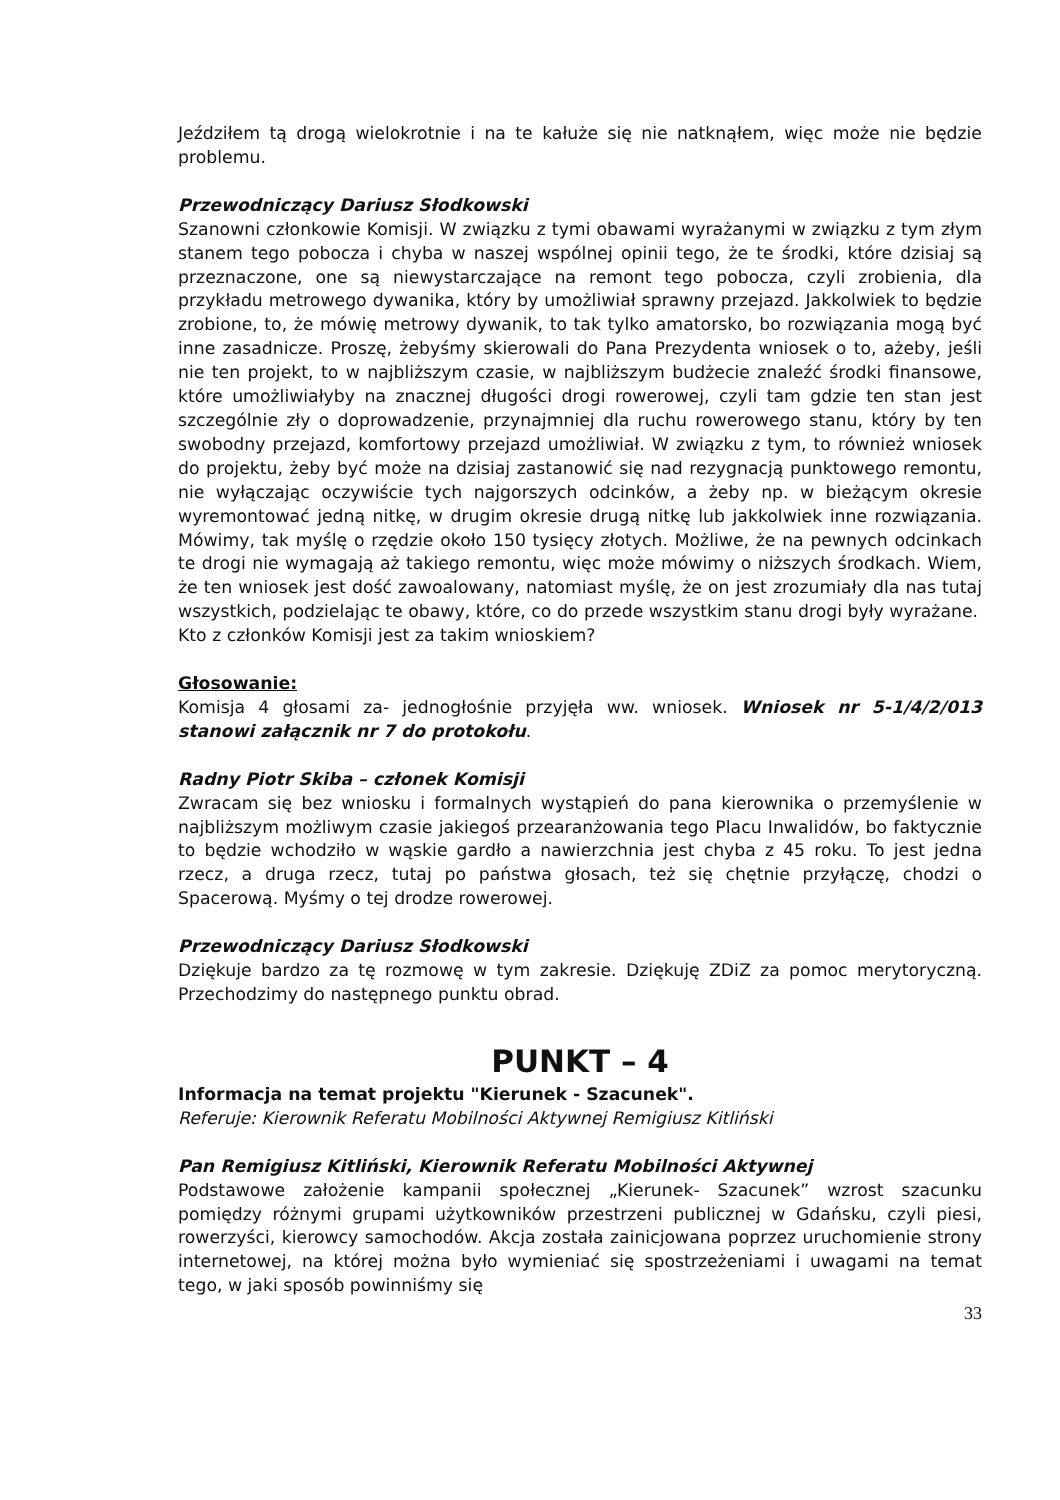Jeździłem tą drogą wielokrotnie i na te kałuże się nie natknąłem, więc może nie będzie problemu.
Przewodniczący Dariusz Słodkowski
Szanowni członkowie Komisji. W związku z tymi obawami wyrażanymi w związku z tym złym stanem tego pobocza i chyba w naszej wspólnej opinii tego, że te środki, które dzisiaj są przeznaczone, one są niewystarczające na remont tego pobocza, czyli zrobienia, dla przykładu metrowego dywanika, który by umożliwiał sprawny przejazd. Jakkolwiek to będzie zrobione, to, że mówię metrowy dywanik, to tak tylko amatorsko, bo rozwiązania mogą być inne zasadnicze. Proszę, żebyśmy skierowali do Pana Prezydenta wniosek o to, ażeby, jeśli nie ten projekt, to w najbliższym czasie, w najbliższym budżecie znaleźć środki finansowe, które umożliwiałyby na znacznej długości drogi rowerowej, czyli tam gdzie ten stan jest szczególnie zły o doprowadzenie, przynajmniej dla ruchu rowerowego stanu, który by ten swobodny przejazd, komfortowy przejazd umożliwiał. W związku z tym, to również wniosek do projektu, żeby być może na dzisiaj zastanowić się nad rezygnacją punktowego remontu, nie wyłączając oczywiście tych najgorszych odcinków, a żeby np. w bieżącym okresie wyremontować jedną nitkę, w drugim okresie drugą nitkę lub jakkolwiek inne rozwiązania. Mówimy, tak myślę o rzędzie około 150 tysięcy złotych. Możliwe, że na pewnych odcinkach te drogi nie wymagają aż takiego remontu, więc może mówimy o niższych środkach. Wiem, że ten wniosek jest dość zawoalowany, natomiast myślę, że on jest zrozumiały dla nas tutaj wszystkich, podzielając te obawy, które, co do przede wszystkim stanu drogi były wyrażane.
Kto z członków Komisji jest za takim wnioskiem?
Głosowanie:
Komisja 4 głosami za- jednogłośnie przyjęła ww. wniosek. Wniosek nr 5-1/4/2/013 stanowi załącznik nr 7 do protokołu.
Radny Piotr Skiba – członek Komisji
Zwracam się bez wniosku i formalnych wystąpień do pana kierownika o przemyślenie w najbliższym możliwym czasie jakiegoś przearanżowania tego Placu Inwalidów, bo faktycznie to będzie wchodziło w wąskie gardło a nawierzchnia jest chyba z 45 roku. To jest jedna rzecz, a druga rzecz, tutaj po państwa głosach, też się chętnie przyłączę, chodzi o Spacerową. Myśmy o tej drodze rowerowej.
Przewodniczący Dariusz Słodkowski
Dziękuje bardzo za tę rozmowę w tym zakresie. Dziękuję ZDiZ za pomoc merytoryczną. Przechodzimy do następnego punktu obrad.
PUNKT – 4
Informacja na temat projektu "Kierunek - Szacunek".
Referuje: Kierownik Referatu Mobilności Aktywnej Remigiusz Kitliński
Pan Remigiusz Kitliński, Kierownik Referatu Mobilności Aktywnej
Podstawowe założenie kampanii społecznej „Kierunek- Szacunek” wzrost szacunku pomiędzy różnymi grupami użytkowników przestrzeni publicznej w Gdańsku, czyli piesi, rowerzyści, kierowcy samochodów. Akcja została zainicjowana poprzez uruchomienie strony internetowej, na której można było wymieniać się spostrzeżeniami i uwagami na temat tego, w jaki sposób powinniśmy się
33